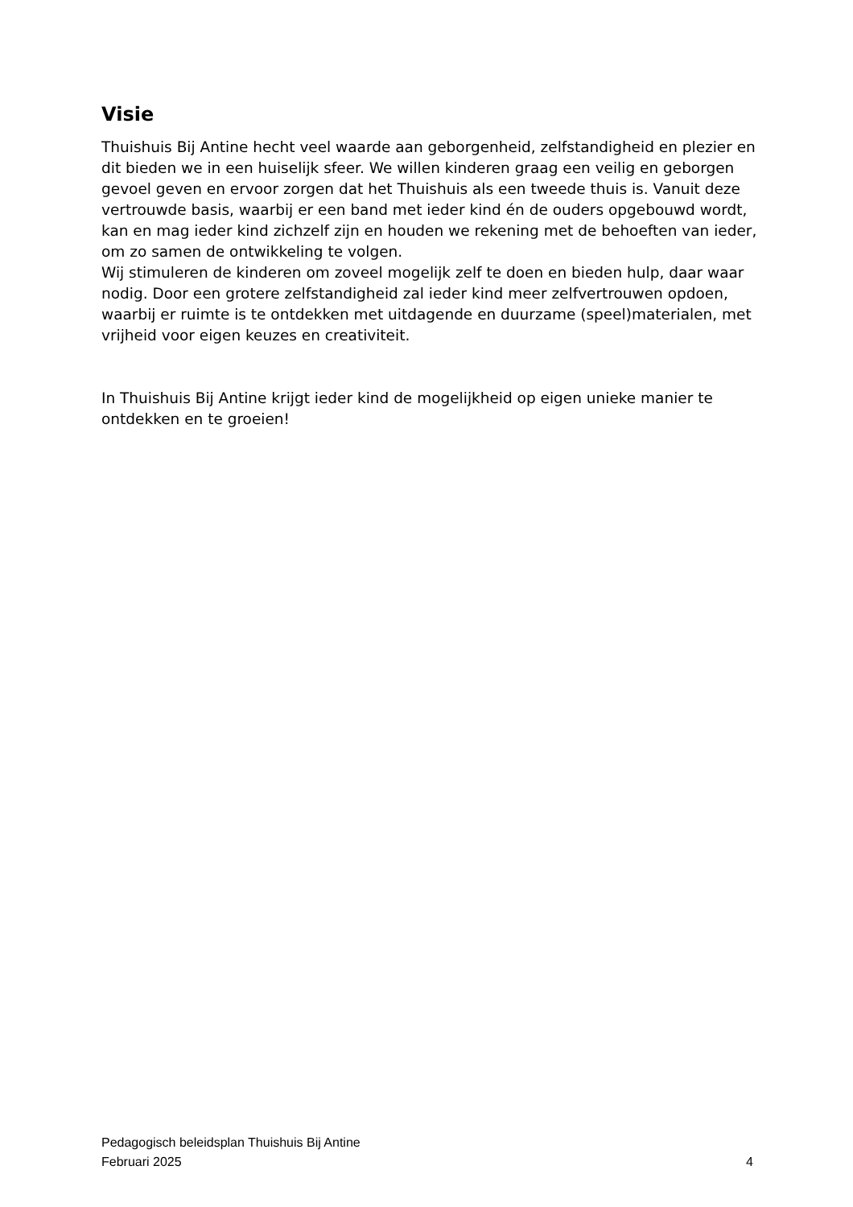Visie
Thuishuis Bij Antine hecht veel waarde aan geborgenheid, zelfstandigheid en plezier en dit bieden we in een huiselijk sfeer. We willen kinderen graag een veilig en geborgen gevoel geven en ervoor zorgen dat het Thuishuis als een tweede thuis is. Vanuit deze vertrouwde basis, waarbij er een band met ieder kind én de ouders opgebouwd wordt, kan en mag ieder kind zichzelf zijn en houden we rekening met de behoeften van ieder, om zo samen de ontwikkeling te volgen.
Wij stimuleren de kinderen om zoveel mogelijk zelf te doen en bieden hulp, daar waar nodig. Door een grotere zelfstandigheid zal ieder kind meer zelfvertrouwen opdoen, waarbij er ruimte is te ontdekken met uitdagende en duurzame (speel)materialen, met vrijheid voor eigen keuzes en creativiteit.
In Thuishuis Bij Antine krijgt ieder kind de mogelijkheid op eigen unieke manier te ontdekken en te groeien!
Pedagogisch beleidsplan Thuishuis Bij Antine
Februari 2025 4